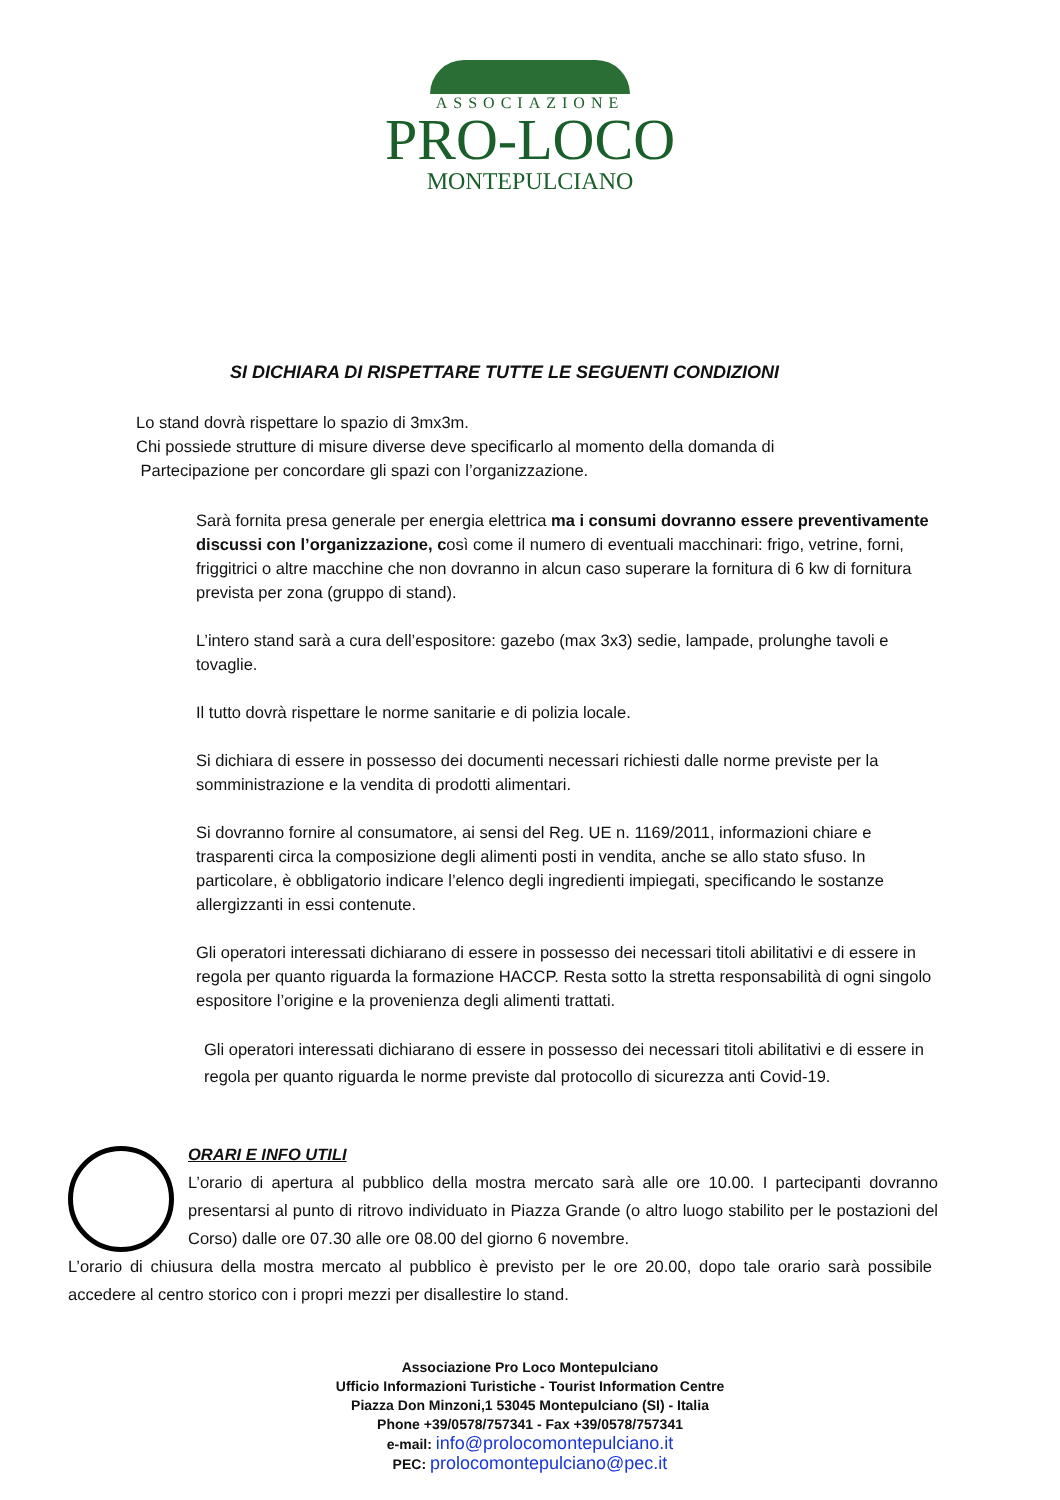ASSOCIAZIONE
PRO-LOCO
MONTEPULCIANO
SI DICHIARA DI RISPETTARE TUTTE LE SEGUENTI CONDIZIONI
Lo stand dovrà rispettare lo spazio di 3mx3m.
Chi possiede strutture di misure diverse deve specificarlo al momento della domanda di
Partecipazione per concordare gli spazi con l’organizzazione.
Sarà fornita presa generale per energia elettrica ma i consumi dovranno essere preventivamente discussi con l’organizzazione, così come il numero di eventuali macchinari: frigo, vetrine, forni, friggitrici o altre macchine che non dovranno in alcun caso superare la fornitura di 6 kw di fornitura prevista per zona (gruppo di stand).
L’intero stand sarà a cura dell’espositore: gazebo (max 3x3) sedie, lampade, prolunghe tavoli e tovaglie.
Il tutto dovrà rispettare le norme sanitarie e di polizia locale.
Si dichiara di essere in possesso dei documenti necessari richiesti dalle norme previste per la somministrazione e la vendita di prodotti alimentari.
Si dovranno fornire al consumatore, ai sensi del Reg. UE n. 1169/2011, informazioni chiare e trasparenti circa la composizione degli alimenti posti in vendita, anche se allo stato sfuso. In particolare, è obbligatorio indicare l’elenco degli ingredienti impiegati, specificando le sostanze allergizzanti in essi contenute.
Gli operatori interessati dichiarano di essere in possesso dei necessari titoli abilitativi e di essere in regola per quanto riguarda la formazione HACCP. Resta sotto la stretta responsabilità di ogni singolo espositore l’origine e la provenienza degli alimenti trattati.
Gli operatori interessati dichiarano di essere in possesso dei necessari titoli abilitativi e di essere in regola per quanto riguarda le norme previste dal protocollo di sicurezza anti Covid-19.
ORARI E INFO UTILI
L’orario di apertura al pubblico della mostra mercato sarà alle ore 10.00. I partecipanti dovranno presentarsi al punto di ritrovo individuato in Piazza Grande (o altro luogo stabilito per le postazioni del Corso) dalle ore 07.30 alle ore 08.00 del giorno 6 novembre.
L’orario di chiusura della mostra mercato al pubblico è previsto per le ore 20.00, dopo tale orario sarà possibile accedere al centro storico con i propri mezzi per disallestire lo stand.
Associazione Pro Loco Montepulciano
Ufficio Informazioni Turistiche - Tourist Information Centre
Piazza Don Minzoni,1 53045 Montepulciano (SI) - Italia
Phone +39/0578/757341 - Fax +39/0578/757341
e-mail: info@prolocomontepulciano.it
PEC: prolocomontepulciano@pec.it